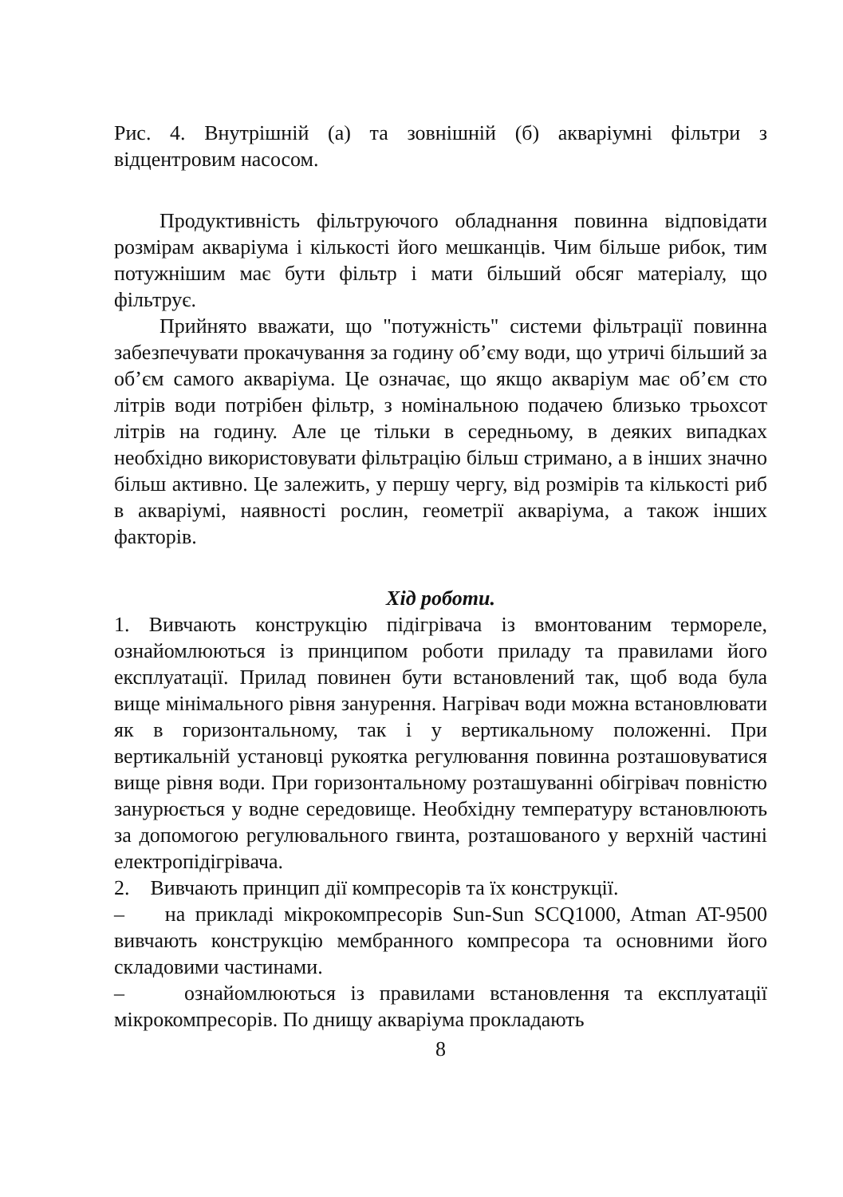Рис. 4. Внутрішній (а) та зовнішній (б) акваріумні фільтри з відцентровим насосом.
Продуктивність фільтруючого обладнання повинна відповідати розмірам акваріума і кількості його мешканців. Чим більше рибок, тим потужнішим має бути фільтр і мати більший обсяг матеріалу, що фільтрує.
Прийнято вважати, що "потужність" системи фільтрації повинна забезпечувати прокачування за годину об’єму води, що утричі більший за об’єм самого акваріума. Це означає, що якщо акваріум має об’єм сто літрів води потрібен фільтр, з номінальною подачею близько трьохсот літрів на годину. Але це тільки в середньому, в деяких випадках необхідно використовувати фільтрацію більш стримано, а в інших значно більш активно. Це залежить, у першу чергу, від розмірів та кількості риб в акваріумі, наявності рослин, геометрії акваріума, а також інших факторів.
Хід роботи.
1. Вивчають конструкцію підігрівача із вмонтованим термореле, ознайомлюються із принципом роботи приладу та правилами його експлуатації. Прилад повинен бути встановлений так, щоб вода була вище мінімального рівня занурення. Нагрівач води можна встановлювати як в горизонтальному, так і у вертикальному положенні. При вертикальній установці рукоятка регулювання повинна розташовуватися вище рівня води. При горизонтальному розташуванні обігрівач повністю занурюється у водне середовище. Необхідну температуру встановлюють за допомогою регулювального гвинта, розташованого у верхній частині електропідігрівача.
2. Вивчають принцип дії компресорів та їх конструкції.
– на прикладі мікрокомпресорів Sun-Sun SCQ1000, Atman AT-9500 вивчають конструкцію мембранного компресора та основними його складовими частинами.
– ознайомлюються із правилами встановлення та експлуатації мікрокомпресорів. По днищу акваріума прокладають
8